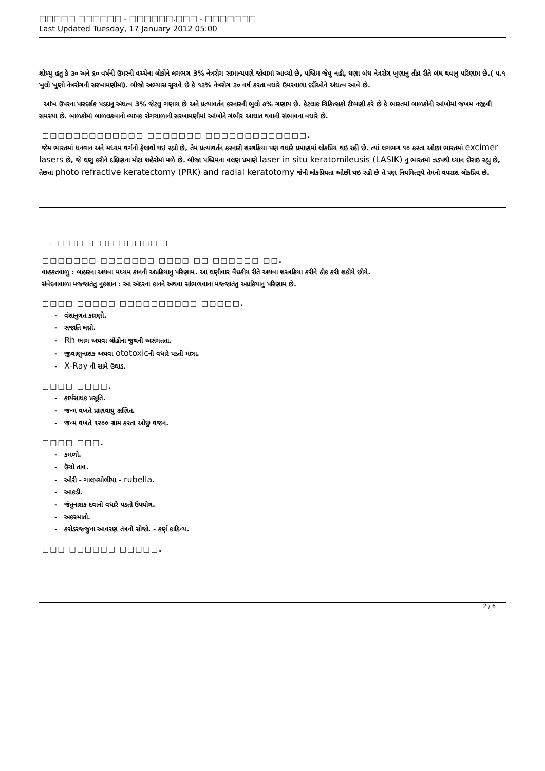□□□□□ □□□□□□ - □□□□□□.□□□ - □□□□□□□
Last Updated Tuesday, 17 January 2012 05:00
શોધ્યુ હતુ કે ૩૦ અને ૬૦ વર્ષની ઉમરની વચ્ચેના લોકોને લગભગ 3% નેત્રરોગ સામાન્યપણે જોવામાં આવ્યો છે, પશ્ચિમ જેવુ નહી, ઘણા બંધ નેત્રરોગ ખુણાનુ તીવ્ર રીતે બંધ થવાનુ પરિણામ છે.( ૫.૧ ખુલો ખુણો નેત્રરોગની સરખામણીમાં). બીજો અભ્યાસ સુચવે છે કે ૧૩% નેત્રરોગ ૩૦ વર્ષ કરતા વધારે ઉમરવાળા દર્દીઓને અંધત્વ આવે છે.
આંખ ઉપરના પારદર્શક પડદાનુ અંધત્વ 3% જેટલુ ગણાય છે અને પ્રત્યાવર્તન કરનારની ભુલો ૭% ગણાય છે. કેટલાક ચિકિત્સકો ટીપ્પણી કરે છે કે ભારતમાં બાળકોની આંખોમાં જખમ નજીવી સમસ્યા છે. બાળકોમાં બાળલકવાનો વ્યાપક રોગચાળાની સરખામણીમાં આંખોને ગંભીર આઘાત થવાની સંભાવના વધારે છે.
□□□□□□□□□□□□□ □□□□□□□ □□□□□□□□□□□□□.
જેમ ભારતમાં ધનવાન અને મધ્યમ વર્ગનો ફેલાવો થઇ રહ્યો છે, તેમ પ્રત્યાવર્તન કરનારી શસ્ત્રક્રિયા પણ વધારે પ્રમાણમાં લોકપ્રિય થઇ રહી છે. ત્યાં લગભગ ૧૦ કરતા ઓછા ભારતમાં excimer lasers છે, જે ઘણુ કરીને દક્ષિણના મોટા શહેરોમાં મળે છે. બીજા પશ્ચિમના વલણ પ્રમાણે laser in situ keratomileusis (LASIK) નુ ભારતમાં ઝડપથી ધ્યાન દોરાઇ રહ્યુ છે, તેછતા photo refractive keratectomy (PRK) and radial keratotomy જેની લોકપ્રિયતા ઓછી થઇ રહી છે તે પણ નિયમિતરૂપે તેમનો વપરાશ લોકપ્રિય છે.
□□ □□□□□□ □□□□□□□
□□□□□□□ □□□□□□□ □□□□ □□ □□□□□□ □□.
વાહકતવાળુ : બહારના અથવા મધ્યમ કાનની અપ્રક્રિયાનુ પરિણામ. આ ઘણીવાર વૈદ્યકીય રીતે અથવા શસ્ત્રક્રિયા કરીને ઠીક કરી શકીયે છીયે.
સંવેદનાવાળા મજ્જાતંતુ નુકશાન : આ અંદરના કાનને અથવા સાંભળવાના મજ્જાતંતુ અપ્રક્રિયાનુ પરિણામ છે.
□□□□ □□□□□ □□□□□□□□□□ □□□□□.
- વંશાનુગત કારણો.
- સજાતિ લગ્નો.
- Rh ભાગ અથવા લોહીના જુથની અસંગતતા.
- જીવાણુનાશક અથવા ototoxicની વધારે પડતી માત્રા.
- X-Ray ની સામે ઉઘાડ.
□□□□ □□□□.
- કાર્યસાધક પ્રસૂતિ.
- જન્મ વખતે પ્રાણવાયુ ક્ષણિત.
- જન્મ વખતે ૧૨૦૦ ગ્રામ કરતા ઓછુ વજન.
□□□□ □□□.
- કમળો.
- ઉંચો તાવ.
- ઓરી - ગાલપચોળીયા - rubella.
- આકડી.
- જંતુનાશક દવાનો વધારે પડતો ઉપયોગ.
- અકસ્માતો.
- કરોડરજ્જુના આવરણ તંત્રનો સોજો. - કર્ણ કાઠિન્ય.
□□□ □□□□□□ □□□□□.
2 / 6